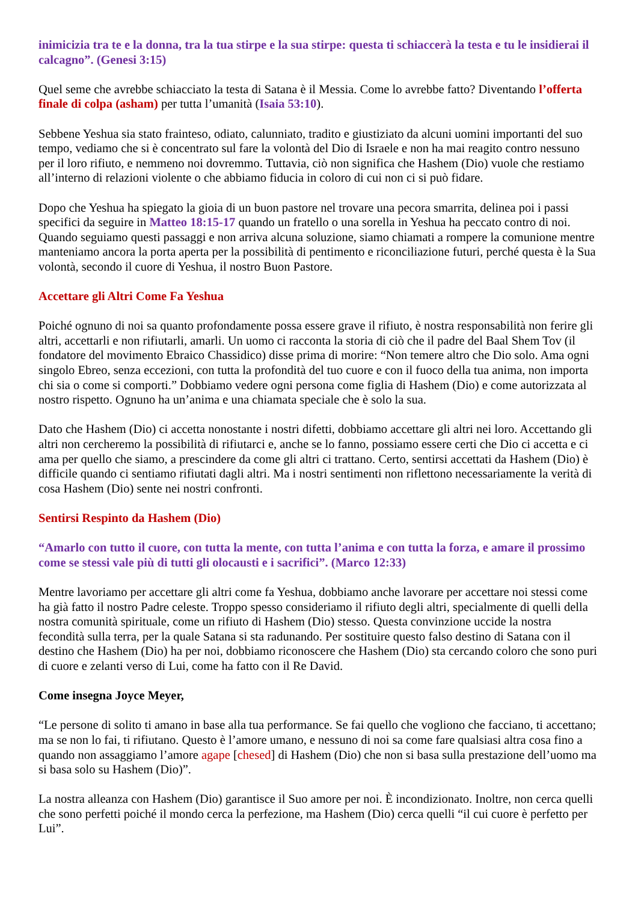inimicizia tra te e la donna, tra la tua stirpe e la sua stirpe: questa ti schiaccerà la testa e tu le insidierai il calcagno”. (Genesi 3:15)
Quel seme che avrebbe schiacciato la testa di Satana è il Messia. Come lo avrebbe fatto? Diventando l’offerta finale di colpa (asham) per tutta l’umanità (Isaia 53:10).
Sebbene Yeshua sia stato frainteso, odiato, calunniato, tradito e giustiziato da alcuni uomini importanti del suo tempo, vediamo che si è concentrato sul fare la volontà del Dio di Israele e non ha mai reagito contro nessuno per il loro rifiuto, e nemmeno noi dovremmo. Tuttavia, ciò non significa che Hashem (Dio) vuole che restiamo all’interno di relazioni violente o che abbiamo fiducia in coloro di cui non ci si può fidare.
Dopo che Yeshua ha spiegato la gioia di un buon pastore nel trovare una pecora smarrita, delinea poi i passi specifici da seguire in Matteo 18:15-17 quando un fratello o una sorella in Yeshua ha peccato contro di noi. Quando seguiamo questi passaggi e non arriva alcuna soluzione, siamo chiamati a rompere la comunione mentre manteniamo ancora la porta aperta per la possibilità di pentimento e riconciliazione futuri, perché questa è la Sua volontà, secondo il cuore di Yeshua, il nostro Buon Pastore.
Accettare gli Altri Come Fa Yeshua
Poiché ognuno di noi sa quanto profondamente possa essere grave il rifiuto, è nostra responsabilità non ferire gli altri, accettarli e non rifiutarli, amarli. Un uomo ci racconta la storia di ciò che il padre del Baal Shem Tov (il fondatore del movimento Ebraico Chassidico) disse prima di morire: “Non temere altro che Dio solo. Ama ogni singolo Ebreo, senza eccezioni, con tutta la profondità del tuo cuore e con il fuoco della tua anima, non importa chi sia o come si comporti.” Dobbiamo vedere ogni persona come figlia di Hashem (Dio) e come autorizzata al nostro rispetto. Ognuno ha un’anima e una chiamata speciale che è solo la sua.
Dato che Hashem (Dio) ci accetta nonostante i nostri difetti, dobbiamo accettare gli altri nei loro. Accettando gli altri non cercheremo la possibilità di rifiutarci e, anche se lo fanno, possiamo essere certi che Dio ci accetta e ci ama per quello che siamo, a prescindere da come gli altri ci trattano. Certo, sentirsi accettati da Hashem (Dio) è difficile quando ci sentiamo rifiutati dagli altri. Ma i nostri sentimenti non riflettono necessariamente la verità di cosa Hashem (Dio) sente nei nostri confronti.
Sentirsi Respinto da Hashem (Dio)
“Amarlo con tutto il cuore, con tutta la mente, con tutta l’anima e con tutta la forza, e amare il prossimo come se stessi vale più di tutti gli olocausti e i sacrifici”. (Marco 12:33)
Mentre lavoriamo per accettare gli altri come fa Yeshua, dobbiamo anche lavorare per accettare noi stessi come ha già fatto il nostro Padre celeste. Troppo spesso consideriamo il rifiuto degli altri, specialmente di quelli della nostra comunità spirituale, come un rifiuto di Hashem (Dio) stesso. Questa convinzione uccide la nostra fecondità sulla terra, per la quale Satana si sta radunando. Per sostituire questo falso destino di Satana con il destino che Hashem (Dio) ha per noi, dobbiamo riconoscere che Hashem (Dio) sta cercando coloro che sono puri di cuore e zelanti verso di Lui, come ha fatto con il Re David.
Come insegna Joyce Meyer,
“Le persone di solito ti amano in base alla tua performance. Se fai quello che vogliono che facciano, ti accettano; ma se non lo fai, ti rifiutano. Questo è l’amore umano, e nessuno di noi sa come fare qualsiasi altra cosa fino a quando non assaggiamo l’amore agape [chesed] di Hashem (Dio) che non si basa sulla prestazione dell’uomo ma si basa solo su Hashem (Dio)”.
La nostra alleanza con Hashem (Dio) garantisce il Suo amore per noi. È incondizionato. Inoltre, non cerca quelli che sono perfetti poiché il mondo cerca la perfezione, ma Hashem (Dio) cerca quelli “il cui cuore è perfetto per Lui”.